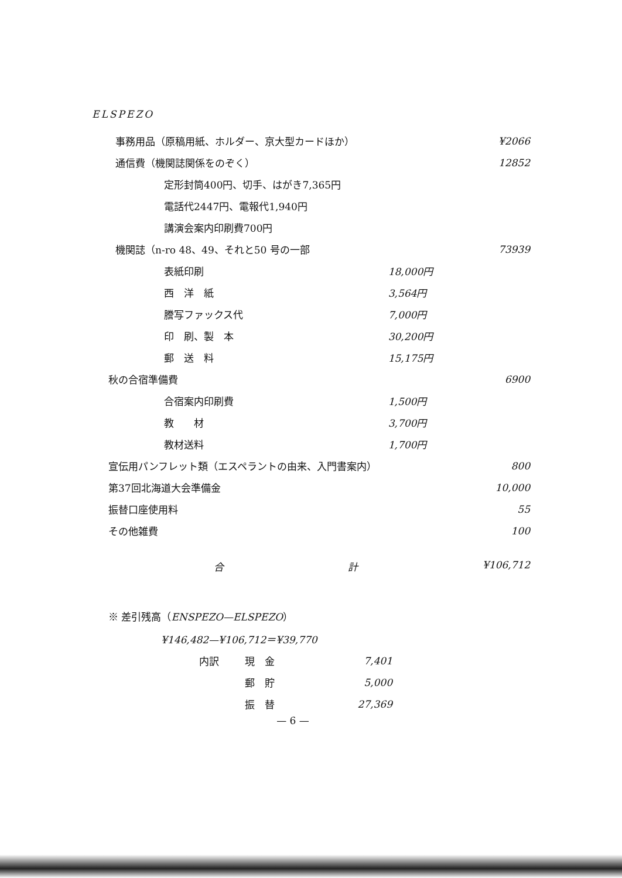ELSPEZO
| 事務用品（原稿用紙、ホルダー、京大型カードほか） | | ¥2066 |
| 通信費（機関誌関係をのぞく） | | 12852 |
| 定形封筒400円、切手、はがき7,365円 | | |
| 電話代2447円、電報代1,940円 | | |
| 講演会案内印刷費700円 | | |
| 機関誌（n-ro 48、49、それと50 号の一部 | | 73939 |
| 表紙印刷 | 18,000円 | |
| 西 洋 紙 | 3,564円 | |
| 謄写ファックス代 | 7,000円 | |
| 印 刷、製 本 | 30,200円 | |
| 郵 送 料 | 15,175円 | |
| 秋の合宿準備費 | | 6900 |
| 合宿案内印刷費 | 1,500円 | |
| 教 材 | 3,700円 | |
| 教材送料 | 1,700円 | |
| 宣伝用パンフレット類（エスペラントの由来、入門書案内） | | 800 |
| 第37回北海道大会準備金 | | 10,000 |
| 振替口座使用料 | | 55 |
| その他雑費 | | 100 |
合 計 ¥106,712
※ 差引残高（ENSPEZO—ELSPEZO）
¥146,482—¥106,712＝¥39,770
| 内訳 | 現 金 | 7,401 |
| | 郵 貯 | 5,000 |
| | 振 替 | 27,369 |
— 6 —